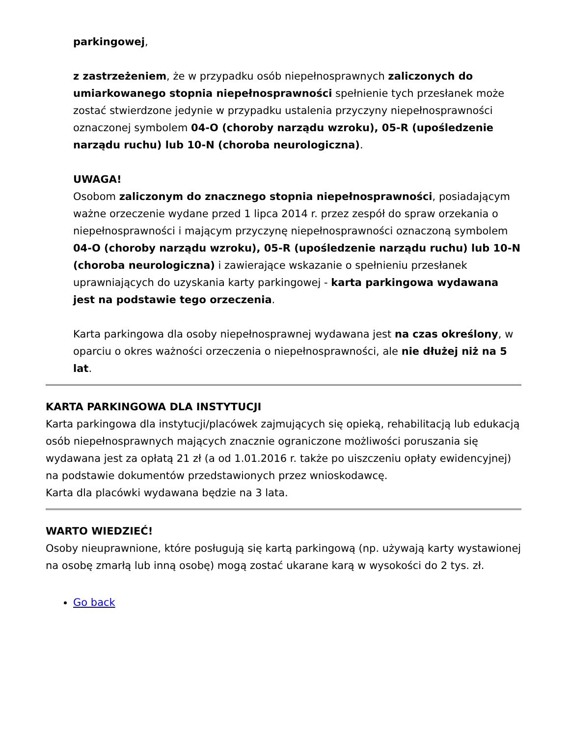parkingowej,
z zastrzeżeniem, że w przypadku osób niepełnosprawnych zaliczonych do umiarkowanego stopnia niepełnosprawności spełnienie tych przesłanek może zostać stwierdzone jedynie w przypadku ustalenia przyczyny niepełnosprawności oznaczonej symbolem 04-O (choroby narządu wzroku), 05-R (upośledzenie narządu ruchu) lub 10-N (choroba neurologiczna).
UWAGA!
Osobom zaliczonym do znacznego stopnia niepełnosprawności, posiadającym ważne orzeczenie wydane przed 1 lipca 2014 r. przez zespół do spraw orzekania o niepełnosprawności i mającym przyczynę niepełnosprawności oznaczoną symbolem 04-O (choroby narządu wzroku), 05-R (upośledzenie narządu ruchu) lub 10-N (choroba neurologiczna) i zawierające wskazanie o spełnieniu przesłanek uprawniających do uzyskania karty parkingowej - karta parkingowa wydawana jest na podstawie tego orzeczenia.
Karta parkingowa dla osoby niepełnosprawnej wydawana jest na czas określony, w oparciu o okres ważności orzeczenia o niepełnosprawności, ale nie dłużej niż na 5 lat.
KARTA PARKINGOWA DLA INSTYTUCJI
Karta parkingowa dla instytucji/placówek zajmujących się opieką, rehabilitacją lub edukacją osób niepełnosprawnych mających znacznie ograniczone możliwości poruszania się wydawana jest za opłatą 21 zł (a od 1.01.2016 r. także po uiszczeniu opłaty ewidencyjnej) na podstawie dokumentów przedstawionych przez wnioskodawcę.
Karta dla placówki wydawana będzie na 3 lata.
WARTO WIEDZIEĆ!
Osoby nieuprawnione, które posługują się kartą parkingową (np. używają karty wystawionej na osobę zmarłą lub inną osobę) mogą zostać ukarane karą w wysokości do 2 tys. zł.
Go back